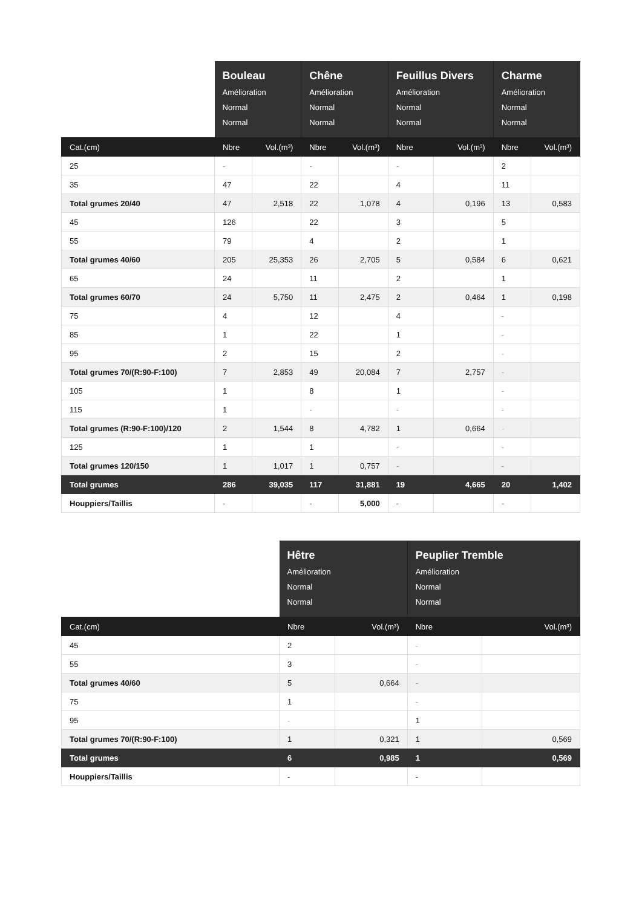| | Bouleau Amélioration Normal Normal | | Chêne Amélioration Normal Normal | | Feuillus Divers Amélioration Normal Normal | | Charme Amélioration Normal Normal | |
| --- | --- | --- | --- | --- | --- | --- | --- | --- |
| Cat.(cm) | Nbre | Vol.(m³) | Nbre | Vol.(m³) | Nbre | Vol.(m³) | Nbre | Vol.(m³) |
| 25 | - | | - | | - | | 2 | |
| 35 | 47 | | 22 | | 4 | | 11 | |
| Total grumes 20/40 | 47 | 2,518 | 22 | 1,078 | 4 | 0,196 | 13 | 0,583 |
| 45 | 126 | | 22 | | 3 | | 5 | |
| 55 | 79 | | 4 | | 2 | | 1 | |
| Total grumes 40/60 | 205 | 25,353 | 26 | 2,705 | 5 | 0,584 | 6 | 0,621 |
| 65 | 24 | | 11 | | 2 | | 1 | |
| Total grumes 60/70 | 24 | 5,750 | 11 | 2,475 | 2 | 0,464 | 1 | 0,198 |
| 75 | 4 | | 12 | | 4 | | - | |
| 85 | 1 | | 22 | | 1 | | - | |
| 95 | 2 | | 15 | | 2 | | - | |
| Total grumes 70/(R:90-F:100) | 7 | 2,853 | 49 | 20,084 | 7 | 2,757 | - | |
| 105 | 1 | | 8 | | 1 | | - | |
| 115 | 1 | | - | | - | | - | |
| Total grumes (R:90-F:100)/120 | 2 | 1,544 | 8 | 4,782 | 1 | 0,664 | - | |
| 125 | 1 | | 1 | | - | | - | |
| Total grumes 120/150 | 1 | 1,017 | 1 | 0,757 | - | | - | |
| Total grumes | 286 | 39,035 | 117 | 31,881 | 19 | 4,665 | 20 | 1,402 |
| Houppiers/Taillis | - | | - | 5,000 | - | | - | |
| | Hêtre Amélioration Normal Normal | | Peuplier Tremble Amélioration Normal Normal | |
| --- | --- | --- | --- | --- |
| Cat.(cm) | Nbre | Vol.(m³) | Nbre | Vol.(m³) |
| 45 | 2 | | - | |
| 55 | 3 | | - | |
| Total grumes 40/60 | 5 | 0,664 | - | |
| 75 | 1 | | - | |
| 95 | - | | 1 | |
| Total grumes 70/(R:90-F:100) | 1 | 0,321 | 1 | 0,569 |
| Total grumes | 6 | 0,985 | 1 | 0,569 |
| Houppiers/Taillis | - | | - | |